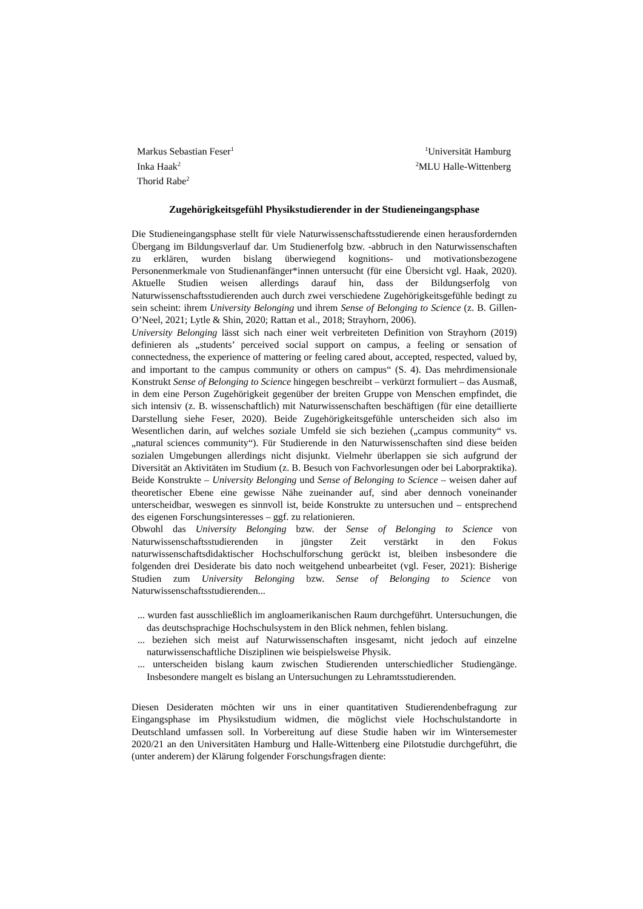Markus Sebastian Feser<sup>1</sup>
Inka Haak<sup>2</sup>
Thorid Rabe<sup>2</sup>
<sup>1</sup> Universität Hamburg
<sup>2</sup> MLU Halle-Wittenberg
Zugehörigkeitsgefühl Physikstudierender in der Studieneingangsphase
Die Studieneingangsphase stellt für viele Naturwissenschaftsstudierende einen herausfordernden Übergang im Bildungsverlauf dar. Um Studienerfolg bzw. -abbruch in den Naturwissenschaften zu erklären, wurden bislang überwiegend kognitions- und motivationsbezogene Personenmerkmale von Studienanfänger*innen untersucht (für eine Übersicht vgl. Haak, 2020). Aktuelle Studien weisen allerdings darauf hin, dass der Bildungserfolg von Naturwissenschaftsstudierenden auch durch zwei verschiedene Zugehörigkeitsgefühle bedingt zu sein scheint: ihrem University Belonging und ihrem Sense of Belonging to Science (z. B. Gillen-O’Neel, 2021; Lytle & Shin, 2020; Rattan et al., 2018; Strayhorn, 2006).
University Belonging lässt sich nach einer weit verbreiteten Definition von Strayhorn (2019) definieren als „students’ perceived social support on campus, a feeling or sensation of connectedness, the experience of mattering or feeling cared about, accepted, respected, valued by, and important to the campus community or others on campus“ (S. 4). Das mehrdimensionale Konstrukt Sense of Belonging to Science hingegen beschreibt – verkürzt formuliert – das Ausmaß, in dem eine Person Zugehörigkeit gegenüber der breiten Gruppe von Menschen empfindet, die sich intensiv (z. B. wissenschaftlich) mit Naturwissenschaften beschäftigen (für eine detaillierte Darstellung siehe Feser, 2020). Beide Zugehörigkeitsgefühle unterscheiden sich also im Wesentlichen darin, auf welches soziale Umfeld sie sich beziehen („campus community“ vs. „natural sciences community“). Für Studierende in den Naturwissenschaften sind diese beiden sozialen Umgebungen allerdings nicht disjunkt. Vielmehr überlappen sie sich aufgrund der Diversität an Aktivitäten im Studium (z. B. Besuch von Fachvorlesungen oder bei Laborpraktika). Beide Konstrukte – University Belonging und Sense of Belonging to Science – weisen daher auf theoretischer Ebene eine gewisse Nähe zueinander auf, sind aber dennoch voneinander unterscheidbar, weswegen es sinnvoll ist, beide Konstrukte zu untersuchen und – entsprechend des eigenen Forschungsinteresses – ggf. zu relationieren.
Obwohl das University Belonging bzw. der Sense of Belonging to Science von Naturwissenschaftsstudierenden in jüngster Zeit verstärkt in den Fokus naturwissenschaftsdidaktischer Hochschulforschung gerückt ist, bleiben insbesondere die folgenden drei Desiderate bis dato noch weitgehend unbearbeitet (vgl. Feser, 2021): Bisherige Studien zum University Belonging bzw. Sense of Belonging to Science von Naturwissenschaftsstudierenden...
... wurden fast ausschließlich im angloamerikanischen Raum durchgeführt. Untersuchungen, die das deutschsprachige Hochschulsystem in den Blick nehmen, fehlen bislang.
... beziehen sich meist auf Naturwissenschaften insgesamt, nicht jedoch auf einzelne naturwissenschaftliche Disziplinen wie beispielsweise Physik.
... unterscheiden bislang kaum zwischen Studierenden unterschiedlicher Studiengänge. Insbesondere mangelt es bislang an Untersuchungen zu Lehramtsstudierenden.
Diesen Desideraten möchten wir uns in einer quantitativen Studierendenbefragung zur Eingangsphase im Physikstudium widmen, die möglichst viele Hochschulstandorte in Deutschland umfassen soll. In Vorbereitung auf diese Studie haben wir im Wintersemester 2020/21 an den Universitäten Hamburg und Halle-Wittenberg eine Pilotstudie durchgeführt, die (unter anderem) der Klärung folgender Forschungsfragen diente: